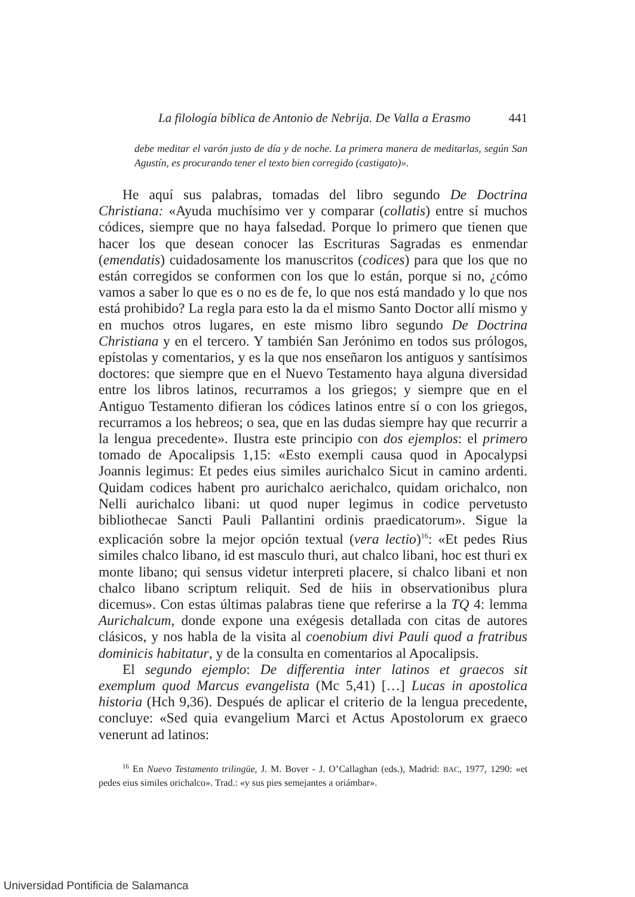La filología bíblica de Antonio de Nebrija. De Valla a Erasmo 441
debe meditar el varón justo de día y de noche. La primera manera de meditarlas, según San Agustín, es procurando tener el texto bien corregido (castigato)».
He aquí sus palabras, tomadas del libro segundo De Doctrina Christiana: «Ayuda muchísimo ver y comparar (collatis) entre sí muchos códices, siempre que no haya falsedad. Porque lo primero que tienen que hacer los que desean conocer las Escrituras Sagradas es enmendar (emendatis) cuidadosamente los manuscritos (codices) para que los que no están corregidos se conformen con los que lo están, porque si no, ¿cómo vamos a saber lo que es o no es de fe, lo que nos está mandado y lo que nos está prohibido? La regla para esto la da el mismo Santo Doctor allí mismo y en muchos otros lugares, en este mismo libro segundo De Doctrina Christiana y en el tercero. Y también San Jerónimo en todos sus prólogos, epístolas y comentarios, y es la que nos enseñaron los antiguos y santísimos doctores: que siempre que en el Nuevo Testamento haya alguna diversidad entre los libros latinos, recurramos a los griegos; y siempre que en el Antiguo Testamento difieran los códices latinos entre sí o con los griegos, recurramos a los hebreos; o sea, que en las dudas siempre hay que recurrir a la lengua precedente». Ilustra este principio con dos ejemplos: el primero tomado de Apocalipsis 1,15: «Esto exempli causa quod in Apocalypsi Joannis legimus: Et pedes eius similes aurichalco Sicut in camino ardenti. Quidam codices habent pro aurichalco aerichalco, quidam orichalco, non Nelli aurichalco libani: ut quod nuper legimus in codice pervetusto bibliothecae Sancti Pauli Pallantini ordinis praedicatorum». Sigue la explicación sobre la mejor opción textual (vera lectio)<sup>16</sup>: «Et pedes Rius similes chalco libano, id est masculo thuri, aut chalco libani, hoc est thuri ex monte libano; qui sensus videtur interpreti placere, si chalco libani et non chalco libano scriptum reliquit. Sed de hiis in observationibus plura dicemus». Con estas últimas palabras tiene que referirse a la TQ 4: lemma Aurichalcum, donde expone una exégesis detallada con citas de autores clásicos, y nos habla de la visita al coenobium divi Pauli quod a fratribus dominicis habitatur, y de la consulta en comentarios al Apocalipsis.
El segundo ejemplo: De differentia inter latinos et graecos sit exemplum quod Marcus evangelista (Mc 5,41) […] Lucas in apostolica historia (Hch 9,36). Después de aplicar el criterio de la lengua precedente, concluye: «Sed quia evangelium Marci et Actus Apostolorum ex graeco venerunt ad latinos:
<sup>16</sup> En Nuevo Testamento trilingüe, J. M. Bover - J. O’Callaghan (eds.), Madrid: BAC, 1977, 1290: «et pedes eius similes orichalco». Trad.: «y sus pies semejantes a oriámbar».
Universidad Pontificia de Salamanca